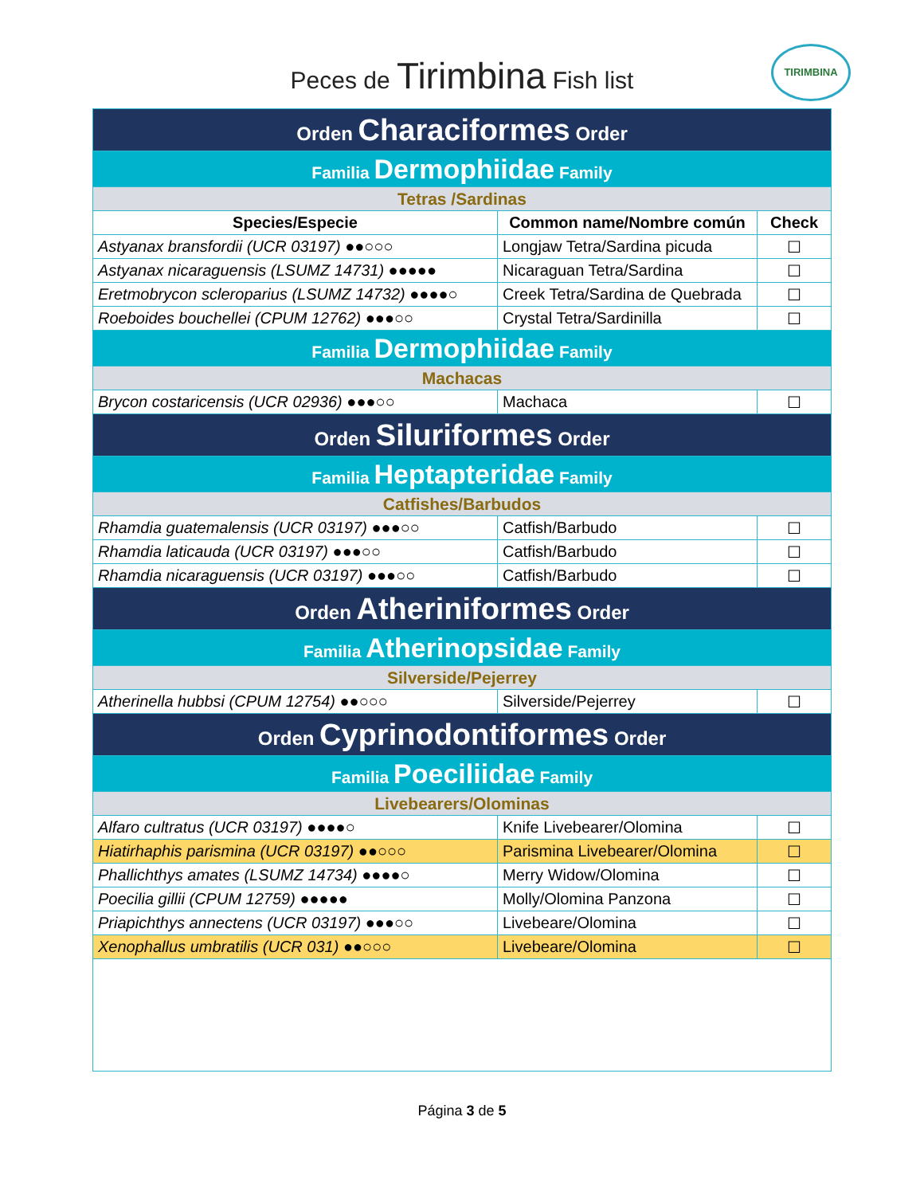Peces de Tirimbina Fish list
TIRIMBINA
| Orden Characiformes Order | | |
| Familia Dermophiidae Family | | |
| Tetras /Sardinas | | |
| Species/Especie | Common name/Nombre común | Check |
| Astyanax bransfordii (UCR 03197) ●●○○○ | Longjaw Tetra/Sardina picuda | ☐ |
| Astyanax nicaraguensis (LSUMZ 14731) ●●●●● | Nicaraguan Tetra/Sardina | ☐ |
| Eretmobrycon scleroparius (LSUMZ 14732) ●●●●○ | Creek Tetra/Sardina de Quebrada | ☐ |
| Roeboides bouchellei (CPUM 12762) ●●●○○ | Crystal Tetra/Sardinilla | ☐ |
| Familia Dermophiidae Family | | |
| Machacas | | |
| Brycon costaricensis (UCR 02936) ●●●○○ | Machaca | ☐ |
| Orden Siluriformes Order | | |
| Familia Heptapteridae Family | | |
| Catfishes/Barbudos | | |
| Rhamdia guatemalensis (UCR 03197) ●●●○○ | Catfish/Barbudo | ☐ |
| Rhamdia laticauda (UCR 03197) ●●●○○ | Catfish/Barbudo | ☐ |
| Rhamdia nicaraguensis (UCR 03197) ●●●○○ | Catfish/Barbudo | ☐ |
| Orden Atheriniformes Order | | |
| Familia Atherinopsidae Family | | |
| Silverside/Pejerrey | | |
| Atherinella hubbsi (CPUM 12754) ●●○○○ | Silverside/Pejerrey | ☐ |
| Orden Cyprinodontiformes Order | | |
| Familia Poeciliidae Family | | |
| Livebearers/Olominas | | |
| Alfaro cultratus (UCR 03197) ●●●●○ | Knife Livebearer/Olomina | ☐ |
| Hiatirhaphis parismina (UCR 03197) ●●○○○ | Parismina Livebearer/Olomina | ☐ |
| Phallichthys amates (LSUMZ 14734) ●●●●○ | Merry Widow/Olomina | ☐ |
| Poecilia gillii (CPUM 12759) ●●●●● | Molly/Olomina Panzona | ☐ |
| Priapichthys annectens (UCR 03197) ●●●○○ | Livebeare/Olomina | ☐ |
| Xenophallus umbratilis (UCR 031) ●●○○○ | Livebeare/Olomina | ☐ |
Página 3 de 5